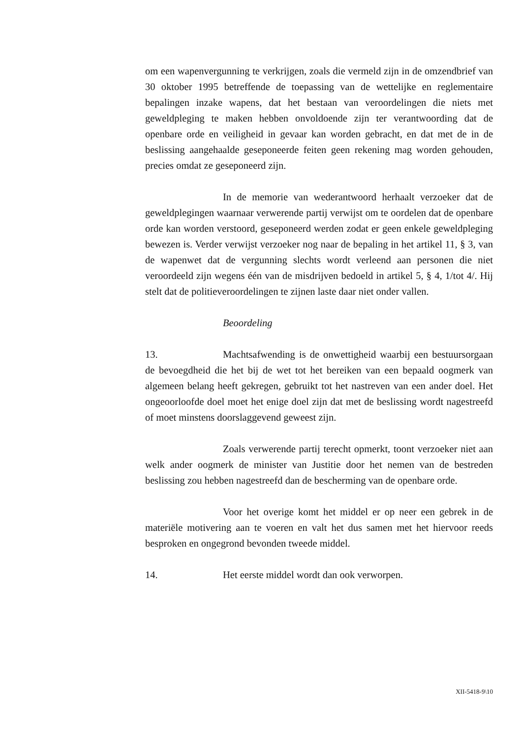om een wapenvergunning te verkrijgen, zoals die vermeld zijn in de omzendbrief van 30 oktober 1995 betreffende de toepassing van de wettelijke en reglementaire bepalingen inzake wapens, dat het bestaan van veroordelingen die niets met geweldpleging te maken hebben onvoldoende zijn ter verantwoording dat de openbare orde en veiligheid in gevaar kan worden gebracht, en dat met de in de beslissing aangehaalde geseponeerde feiten geen rekening mag worden gehouden, precies omdat ze geseponeerd zijn.
In de memorie van wederantwoord herhaalt verzoeker dat de geweldplegingen waarnaar verwerende partij verwijst om te oordelen dat de openbare orde kan worden verstoord, geseponeerd werden zodat er geen enkele geweldpleging bewezen is. Verder verwijst verzoeker nog naar de bepaling in het artikel 11, § 3, van de wapenwet dat de vergunning slechts wordt verleend aan personen die niet veroordeeld zijn wegens één van de misdrijven bedoeld in artikel 5, § 4, 1/tot 4/. Hij stelt dat de politieveroordelingen te zijnen laste daar niet onder vallen.
Beoordeling
13. Machtsafwending is de onwettigheid waarbij een bestuursorgaan de bevoegdheid die het bij de wet tot het bereiken van een bepaald oogmerk van algemeen belang heeft gekregen, gebruikt tot het nastreven van een ander doel. Het ongeoorloofde doel moet het enige doel zijn dat met de beslissing wordt nagestreefd of moet minstens doorslaggevend geweest zijn.
Zoals verwerende partij terecht opmerkt, toont verzoeker niet aan welk ander oogmerk de minister van Justitie door het nemen van de bestreden beslissing zou hebben nagestreefd dan de bescherming van de openbare orde.
Voor het overige komt het middel er op neer een gebrek in de materiële motivering aan te voeren en valt het dus samen met het hiervoor reeds besproken en ongegrond bevonden tweede middel.
14. Het eerste middel wordt dan ook verworpen.
XII-5418-9\10